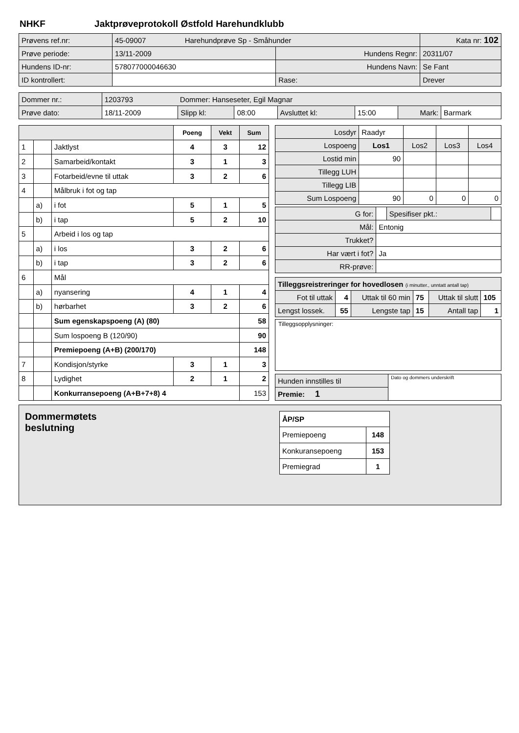NHKF Jaktprøveprotokoll Østfold Harehundklubb
| Prøvens ref.nr: | 45-09007 Harehundprøve Sp - Småhunder | | Kata nr: 102 |
| Prøve periode: | 13/11-2009 | Hundens Regnr: | 20311/07 |
| Hundens ID-nr: | 578077000046630 | Hundens Navn: | Se Fant |
| ID kontrollert: | | Rase: | Drever |
| Dommer nr.: | 1203793 Dommer: Hanseseter, Egil Magnar | | | | | | |
| Prøve dato: | 18/11-2009 | Slipp kl: | 08:00 | Avsluttet kl: | 15:00 | Mark: | Barmark |
| | | | Poeng | Vekt | Sum |
| 1 | | Jaktlyst | 4 | 3 | 12 |
| 2 | | Samarbeid/kontakt | 3 | 1 | 3 |
| 3 | | Fotarbeid/evne til uttak | 3 | 2 | 6 |
| 4 | | Målbruk i fot og tap | | | |
| | a) | i fot | 5 | 1 | 5 |
| | b) | i tap | 5 | 2 | 10 |
| 5 | | Arbeid i los og tap | | | |
| | a) | i los | 3 | 2 | 6 |
| | b) | i tap | 3 | 2 | 6 |
| 6 | | Mål | | | |
| | a) | nyansering | 4 | 1 | 4 |
| | b) | hørbarhet | 3 | 2 | 6 |
| | | Sum egenskapspoeng (A) (80) | | | 58 |
| | | Sum lospoeng B (120/90) | | | 90 |
| | | Premiepoeng (A+B) (200/170) | | | 148 |
| 7 | | Kondisjon/styrke | 3 | 1 | 3 |
| 8 | | Lydighet | 2 | 1 | 2 |
| | | Konkurransepoeng (A+B+7+8) 4 | | | 153 |
| Losdyr | Raadyr | | | |
| Lospoeng | Los1 | Los2 | Los3 | Los4 |
| Lostid min | 90 | | | |
| Tillegg LUH | | | | |
| Tillegg LIB | | | | |
| Sum Lospoeng | 90 | 0 | 0 | 0 |
| G for: | | Spesifiser pkt.: | |
| Mål: | Entonig | | |
| Trukket? | | | |
| Har vært i fot? | Ja | | |
| RR-prøve: | | | |
| Tilleggsreistreringer for hovedlosen (i minutter., unntatt antall tap) | | | | | |
| Fot til uttak | 4 | Uttak til 60 min | 75 | Uttak til slutt | 105 |
| Lengst lossek. | 55 | Lengste tap | 15 | Antall tap | 1 |
Tilleggsopplysninger:
| Hunden innstilles til | Dato og dommers underskrift |
| Premie: 1 | |
Dommermøtets
beslutning
| ÅP/SP | |
| Premiepoeng | 148 |
| Konkuransepoeng | 153 |
| Premiegrad | 1 |